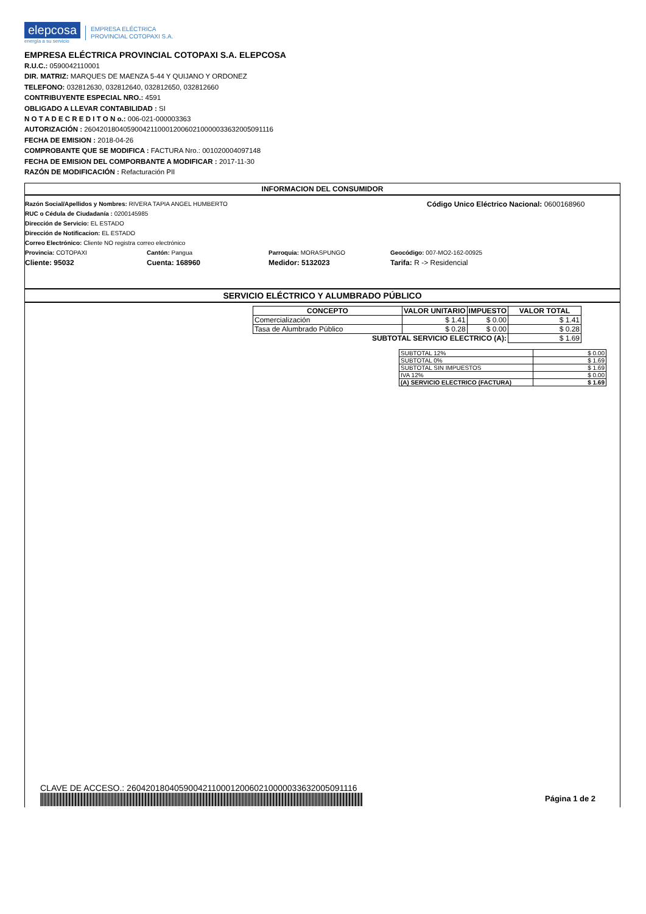elepcosa
energía a su servicio
EMPRESA ELÉCTRICA
PROVINCIAL COTOPAXI S.A.
EMPRESA ELÉCTRICA PROVINCIAL COTOPAXI S.A. ELEPCOSA
R.U.C.: 0590042110001
DIR. MATRIZ: MARQUES DE MAENZA 5-44 Y QUIJANO Y ORDONEZ
TELEFONO: 032812630, 032812640, 032812650, 032812660
CONTRIBUYENTE ESPECIAL NRO.: 4591
OBLIGADO A LLEVAR CONTABILIDAD : SI
N O T A D E C R E D I T O N o.: 006-021-000003363
AUTORIZACIÓN : 2604201804059004211000120060210000033632005091116
FECHA DE EMISION : 2018-04-26
COMPROBANTE QUE SE MODIFICA : FACTURA Nro.: 001020004097148
FECHA DE EMISION DEL COMPORBANTE A MODIFICAR : 2017-11-30
RAZÓN DE MODIFICACIÓN : Refacturación PII
INFORMACION DEL CONSUMIDOR
Código Unico Eléctrico Nacional: 0600168960
Razón Social/Apellidos y Nombres: RIVERA TAPIA ANGEL HUMBERTO
RUC o Cédula de Ciudadanía : 0200145985
Dirección de Servicio: EL ESTADO
Dirección de Notificacion: EL ESTADO
Correo Electrónico: Cliente NO registra correo electrónico
Provincia: COTOPAXI
Cantón: Pangua
Parroquia: MORASPUNGO
Geocódigo: 007-MO2-162-00925
Cliente: 95032 Cuenta: 168960 Medidor: 5132023
Tarifa: R -> Residencial
SERVICIO ELÉCTRICO Y ALUMBRADO PÚBLICO
| CONCEPTO | VALOR UNITARIO | IMPUESTO | VALOR TOTAL |
| --- | --- | --- | --- |
| Comercialización | $ 1.41 | $ 0.00 | $ 1.41 |
| Tasa de Alumbrado Público | $ 0.28 | $ 0.00 | $ 0.28 |
| SUBTOTAL SERVICIO ELECTRICO (A): | | | $ 1.69 |
| SUBTOTAL 12% | $ 0.00 |
| SUBTOTAL 0% | $ 1.69 |
| SUBTOTAL SIN IMPUESTOS | $ 1.69 |
| IVA 12% | $ 0.00 |
| (A) SERVICIO ELECTRICO (FACTURA) | $ 1.69 |
CLAVE DE ACCESO.: 2604201804059004211000120060210000033632005091116
Página 1 de 2